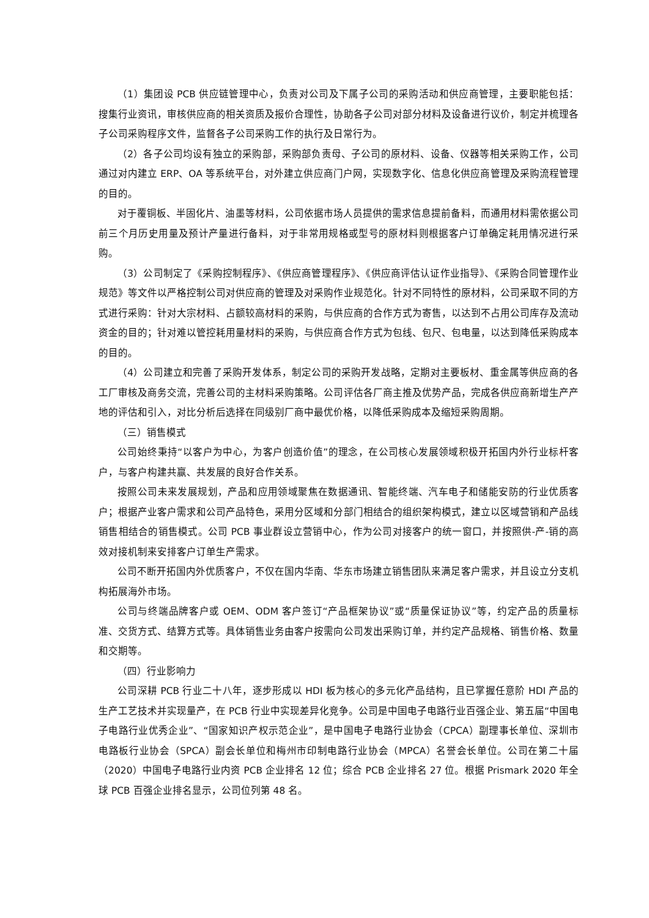（1）集团设 PCB 供应链管理中心，负责对公司及下属子公司的采购活动和供应商管理，主要职能包括：搜集行业资讯，审核供应商的相关资质及报价合理性，协助各子公司对部分材料及设备进行议价，制定并梳理各子公司采购程序文件，监督各子公司采购工作的执行及日常行为。
（2）各子公司均设有独立的采购部，采购部负责母、子公司的原材料、设备、仪器等相关采购工作，公司通过对内建立 ERP、OA 等系统平台，对外建立供应商门户网，实现数字化、信息化供应商管理及采购流程管理的目的。
对于覆铜板、半固化片、油墨等材料，公司依据市场人员提供的需求信息提前备料，而通用材料需依据公司前三个月历史用量及预计产量进行备料，对于非常用规格或型号的原材料则根据客户订单确定耗用情况进行采购。
（3）公司制定了《采购控制程序》、《供应商管理程序》、《供应商评估认证作业指导》、《采购合同管理作业规范》等文件以严格控制公司对供应商的管理及对采购作业规范化。针对不同特性的原材料，公司采取不同的方式进行采购：针对大宗材料、占额较高材料的采购，与供应商的合作方式为寄售，以达到不占用公司库存及流动资金的目的；针对难以管控耗用量材料的采购，与供应商合作方式为包线、包尺、包电量，以达到降低采购成本的目的。
（4）公司建立和完善了采购开发体系，制定公司的采购开发战略，定期对主要板材、重金属等供应商的各工厂审核及商务交流，完善公司的主材料采购策略。公司评估各厂商主推及优势产品，完成各供应商新增生产产地的评估和引入，对比分析后选择在同级别厂商中最优价格，以降低采购成本及缩短采购周期。
（三）销售模式
公司始终秉持“以客户为中心，为客户创造价值”的理念，在公司核心发展领域积极开拓国内外行业标杆客户，与客户构建共赢、共发展的良好合作关系。
按照公司未来发展规划，产品和应用领域聚焦在数据通讯、智能终端、汽车电子和储能安防的行业优质客户；根据产业客户需求和公司产品特色，采用分区域和分部门相结合的组织架构模式，建立以区域营销和产品线销售相结合的销售模式。公司 PCB 事业群设立营销中心，作为公司对接客户的统一窗口，并按照供-产-销的高效对接机制来安排客户订单生产需求。
公司不断开拓国内外优质客户，不仅在国内华南、华东市场建立销售团队来满足客户需求，并且设立分支机构拓展海外市场。
公司与终端品牌客户或 OEM、ODM 客户签订“产品框架协议”或“质量保证协议”等，约定产品的质量标准、交货方式、结算方式等。具体销售业务由客户按需向公司发出采购订单，并约定产品规格、销售价格、数量和交期等。
（四）行业影响力
公司深耕 PCB 行业二十八年，逐步形成以 HDI 板为核心的多元化产品结构，且已掌握任意阶 HDI 产品的生产工艺技术并实现量产，在 PCB 行业中实现差异化竞争。公司是中国电子电路行业百强企业、第五届“中国电子电路行业优秀企业”、“国家知识产权示范企业”，是中国电子电路行业协会（CPCA）副理事长单位、深圳市电路板行业协会（SPCA）副会长单位和梅州市印制电路行业协会（MPCA）名誉会长单位。公司在第二十届（2020）中国电子电路行业内资 PCB 企业排名 12 位；综合 PCB 企业排名 27 位。根据 Prismark 2020 年全球 PCB 百强企业排名显示，公司位列第 48 名。